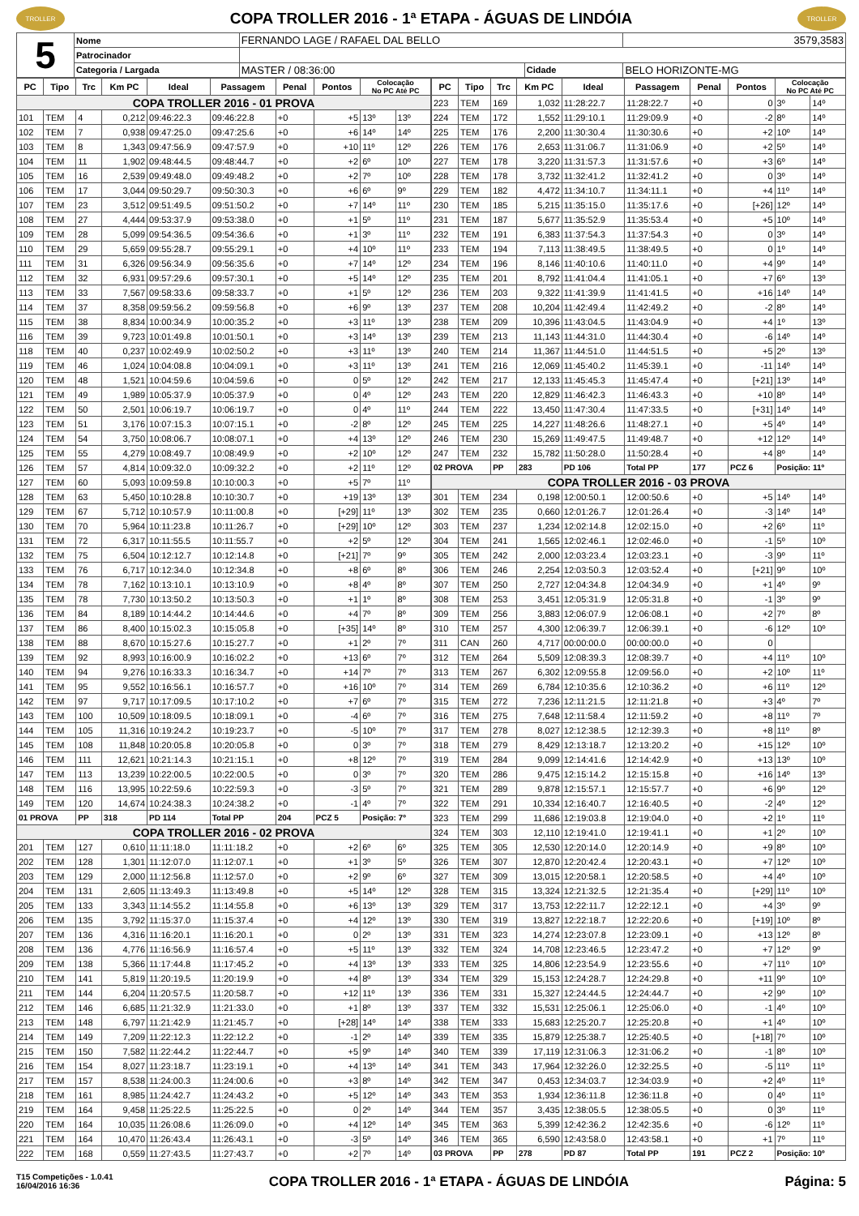TROLLER
COPA TROLLER 2016 - 1ª ETAPA - ÁGUAS DE LINDÓIA
TROLLER
| 5 | Nome | FERNANDO LAGE / RAFAEL DAL BELLO | | | 3579,3583 |
| | Patrocinador | | | | |
| | Categoria / Largada | MASTER / 08:36:00 | Cidade | BELO HORIZONTE-MG | |
| PC | Tipo | Trc | Km PC | Ideal | Passagem | Penal | Pontos | Colocação No PC Até PC | |
| --- | --- | --- | --- | --- | --- | --- | --- | --- | --- |
| COPA TROLLER 2016 - 01 PROVA | | | | | | | | | |
| 101 | TEM | 4 | 0,212 | 09:46:22.3 | 09:46:22.8 | +0 | +5 | 13º | 13º |
| 102 | TEM | 7 | 0,938 | 09:47:25.0 | 09:47:25.6 | +0 | +6 | 14º | 14º |
| 103 | TEM | 8 | 1,343 | 09:47:56.9 | 09:47:57.9 | +0 | +10 | 11º | 12º |
| 104 | TEM | 11 | 1,902 | 09:48:44.5 | 09:48:44.7 | +0 | +2 | 6º | 10º |
| 105 | TEM | 16 | 2,539 | 09:49:48.0 | 09:49:48.2 | +0 | +2 | 7º | 10º |
| 106 | TEM | 17 | 3,044 | 09:50:29.7 | 09:50:30.3 | +0 | +6 | 6º | 9º |
| 107 | TEM | 23 | 3,512 | 09:51:49.5 | 09:51:50.2 | +0 | +7 | 14º | 11º |
| 108 | TEM | 27 | 4,444 | 09:53:37.9 | 09:53:38.0 | +0 | +1 | 5º | 11º |
| 109 | TEM | 28 | 5,099 | 09:54:36.5 | 09:54:36.6 | +0 | +1 | 3º | 11º |
| 110 | TEM | 29 | 5,659 | 09:55:28.7 | 09:55:29.1 | +0 | +4 | 10º | 11º |
| 111 | TEM | 31 | 6,326 | 09:56:34.9 | 09:56:35.6 | +0 | +7 | 14º | 12º |
| 112 | TEM | 32 | 6,931 | 09:57:29.6 | 09:57:30.1 | +0 | +5 | 14º | 12º |
| 113 | TEM | 33 | 7,567 | 09:58:33.6 | 09:58:33.7 | +0 | +1 | 5º | 12º |
| 114 | TEM | 37 | 8,358 | 09:59:56.2 | 09:59:56.8 | +0 | +6 | 9º | 13º |
| 115 | TEM | 38 | 8,834 | 10:00:34.9 | 10:00:35.2 | +0 | +3 | 11º | 13º |
| 116 | TEM | 39 | 9,723 | 10:01:49.8 | 10:01:50.1 | +0 | +3 | 14º | 13º |
| 118 | TEM | 40 | 0,237 | 10:02:49.9 | 10:02:50.2 | +0 | +3 | 11º | 13º |
| 119 | TEM | 46 | 1,024 | 10:04:08.8 | 10:04:09.1 | +0 | +3 | 11º | 13º |
| 120 | TEM | 48 | 1,521 | 10:04:59.6 | 10:04:59.6 | +0 | 0 | 5º | 12º |
| 121 | TEM | 49 | 1,989 | 10:05:37.9 | 10:05:37.9 | +0 | 0 | 4º | 12º |
| 122 | TEM | 50 | 2,501 | 10:06:19.7 | 10:06:19.7 | +0 | 0 | 4º | 11º |
| 123 | TEM | 51 | 3,176 | 10:07:15.3 | 10:07:15.1 | +0 | -2 | 8º | 12º |
| 124 | TEM | 54 | 3,750 | 10:08:06.7 | 10:08:07.1 | +0 | +4 | 13º | 12º |
| 125 | TEM | 55 | 4,279 | 10:08:49.7 | 10:08:49.9 | +0 | +2 | 10º | 12º |
| 126 | TEM | 57 | 4,814 | 10:09:32.0 | 10:09:32.2 | +0 | +2 | 11º | 12º |
| 127 | TEM | 60 | 5,093 | 10:09:59.8 | 10:10:00.3 | +0 | +5 | 7º | 11º |
| 128 | TEM | 63 | 5,450 | 10:10:28.8 | 10:10:30.7 | +0 | +19 | 13º | 13º |
| 129 | TEM | 67 | 5,712 | 10:10:57.9 | 10:11:00.8 | +0 | [+29] | 11º | 13º |
| 130 | TEM | 70 | 5,964 | 10:11:23.8 | 10:11:26.7 | +0 | [+29] | 10º | 12º |
| 131 | TEM | 72 | 6,317 | 10:11:55.5 | 10:11:55.7 | +0 | +2 | 5º | 12º |
| 132 | TEM | 75 | 6,504 | 10:12:12.7 | 10:12:14.8 | +0 | [+21] | 7º | 9º |
| 133 | TEM | 76 | 6,717 | 10:12:34.0 | 10:12:34.8 | +0 | +8 | 6º | 8º |
| 134 | TEM | 78 | 7,162 | 10:13:10.1 | 10:13:10.9 | +0 | +8 | 4º | 8º |
| 135 | TEM | 78 | 7,730 | 10:13:50.2 | 10:13:50.3 | +0 | +1 | 1º | 8º |
| 136 | TEM | 84 | 8,189 | 10:14:44.2 | 10:14:44.6 | +0 | +4 | 7º | 8º |
| 137 | TEM | 86 | 8,400 | 10:15:02.3 | 10:15:05.8 | +0 | [+35] | 14º | 8º |
| 138 | TEM | 88 | 8,670 | 10:15:27.6 | 10:15:27.7 | +0 | +1 | 2º | 7º |
| 139 | TEM | 92 | 8,993 | 10:16:00.9 | 10:16:02.2 | +0 | +13 | 6º | 7º |
| 140 | TEM | 94 | 9,276 | 10:16:33.3 | 10:16:34.7 | +0 | +14 | 7º | 7º |
| 141 | TEM | 95 | 9,552 | 10:16:56.1 | 10:16:57.7 | +0 | +16 | 10º | 7º |
| 142 | TEM | 97 | 9,717 | 10:17:09.5 | 10:17:10.2 | +0 | +7 | 6º | 7º |
| 143 | TEM | 100 | 10,509 | 10:18:09.5 | 10:18:09.1 | +0 | -4 | 6º | 7º |
| 144 | TEM | 105 | 11,316 | 10:19:24.2 | 10:19:23.7 | +0 | -5 | 10º | 7º |
| 145 | TEM | 108 | 11,848 | 10:20:05.8 | 10:20:05.8 | +0 | 0 | 3º | 7º |
| 146 | TEM | 111 | 12,621 | 10:21:14.3 | 10:21:15.1 | +0 | +8 | 12º | 7º |
| 147 | TEM | 113 | 13,239 | 10:22:00.5 | 10:22:00.5 | +0 | 0 | 3º | 7º |
| 148 | TEM | 116 | 13,995 | 10:22:59.6 | 10:22:59.3 | +0 | -3 | 5º | 7º |
| 149 | TEM | 120 | 14,674 | 10:24:38.3 | 10:24:38.2 | +0 | -1 | 4º | 7º |
| 01 PROVA | | PP | 318 | PD 114 | Total PP | 204 | PCZ 5 | Posição: 7º | |
| COPA TROLLER 2016 - 02 PROVA | | | | | | | | | |
| 201 | TEM | 127 | 0,610 | 11:11:18.0 | 11:11:18.2 | +0 | +2 | 6º | 6º |
| 202 | TEM | 128 | 1,301 | 11:12:07.0 | 11:12:07.1 | +0 | +1 | 3º | 5º |
| 203 | TEM | 129 | 2,000 | 11:12:56.8 | 11:12:57.0 | +0 | +2 | 9º | 6º |
| 204 | TEM | 131 | 2,605 | 11:13:49.3 | 11:13:49.8 | +0 | +5 | 14º | 12º |
| 205 | TEM | 133 | 3,343 | 11:14:55.2 | 11:14:55.8 | +0 | +6 | 13º | 13º |
| 206 | TEM | 135 | 3,792 | 11:15:37.0 | 11:15:37.4 | +0 | +4 | 12º | 13º |
| 207 | TEM | 136 | 4,316 | 11:16:20.1 | 11:16:20.1 | +0 | 0 | 2º | 13º |
| 208 | TEM | 136 | 4,776 | 11:16:56.9 | 11:16:57.4 | +0 | +5 | 11º | 13º |
| 209 | TEM | 138 | 5,366 | 11:17:44.8 | 11:17:45.2 | +0 | +4 | 13º | 13º |
| 210 | TEM | 141 | 5,819 | 11:20:19.5 | 11:20:19.9 | +0 | +4 | 8º | 13º |
| 211 | TEM | 144 | 6,204 | 11:20:57.5 | 11:20:58.7 | +0 | +12 | 11º | 13º |
| 212 | TEM | 146 | 6,685 | 11:21:32.9 | 11:21:33.0 | +0 | +1 | 8º | 13º |
| 213 | TEM | 148 | 6,797 | 11:21:42.9 | 11:21:45.7 | +0 | [+28] | 14º | 14º |
| 214 | TEM | 149 | 7,209 | 11:22:12.3 | 11:22:12.2 | +0 | -1 | 2º | 14º |
| 215 | TEM | 150 | 7,582 | 11:22:44.2 | 11:22:44.7 | +0 | +5 | 9º | 14º |
| 216 | TEM | 154 | 8,027 | 11:23:18.7 | 11:23:19.1 | +0 | +4 | 13º | 14º |
| 217 | TEM | 157 | 8,538 | 11:24:00.3 | 11:24:00.6 | +0 | +3 | 8º | 14º |
| 218 | TEM | 161 | 8,985 | 11:24:42.7 | 11:24:43.2 | +0 | +5 | 12º | 14º |
| 219 | TEM | 164 | 9,458 | 11:25:22.5 | 11:25:22.5 | +0 | 0 | 2º | 14º |
| 220 | TEM | 164 | 10,035 | 11:26:08.6 | 11:26:09.0 | +0 | +4 | 12º | 14º |
| 221 | TEM | 164 | 10,470 | 11:26:43.4 | 11:26:43.1 | +0 | -3 | 5º | 14º |
| 222 | TEM | 168 | 0,559 | 11:27:43.5 | 11:27:43.7 | +0 | +2 | 7º | 14º |
| PC | Tipo | Trc | Km PC | Ideal | Passagem | Penal | Pontos | Colocação No PC Até PC | |
| --- | --- | --- | --- | --- | --- | --- | --- | --- | --- |
| 223 | TEM | 169 | 1,032 | 11:28:22.7 | 11:28:22.7 | +0 | 0 | 3º | 14º |
| 224 | TEM | 172 | 1,552 | 11:29:10.1 | 11:29:09.9 | +0 | -2 | 8º | 14º |
| 225 | TEM | 176 | 2,200 | 11:30:30.4 | 11:30:30.6 | +0 | +2 | 10º | 14º |
| 226 | TEM | 176 | 2,653 | 11:31:06.7 | 11:31:06.9 | +0 | +2 | 5º | 14º |
| 227 | TEM | 178 | 3,220 | 11:31:57.3 | 11:31:57.6 | +0 | +3 | 6º | 14º |
| 228 | TEM | 178 | 3,732 | 11:32:41.2 | 11:32:41.2 | +0 | 0 | 3º | 14º |
| 229 | TEM | 182 | 4,472 | 11:34:10.7 | 11:34:11.1 | +0 | +4 | 11º | 14º |
| 230 | TEM | 185 | 5,215 | 11:35:15.0 | 11:35:17.6 | +0 | [+26] | 12º | 14º |
| 231 | TEM | 187 | 5,677 | 11:35:52.9 | 11:35:53.4 | +0 | +5 | 10º | 14º |
| 232 | TEM | 191 | 6,383 | 11:37:54.3 | 11:37:54.3 | +0 | 0 | 3º | 14º |
| 233 | TEM | 194 | 7,113 | 11:38:49.5 | 11:38:49.5 | +0 | 0 | 1º | 14º |
| 234 | TEM | 196 | 8,146 | 11:40:10.6 | 11:40:11.0 | +0 | +4 | 9º | 14º |
| 235 | TEM | 201 | 8,792 | 11:41:04.4 | 11:41:05.1 | +0 | +7 | 6º | 13º |
| 236 | TEM | 203 | 9,322 | 11:41:39.9 | 11:41:41.5 | +0 | +16 | 14º | 14º |
| 237 | TEM | 208 | 10,204 | 11:42:49.4 | 11:42:49.2 | +0 | -2 | 8º | 14º |
| 238 | TEM | 209 | 10,396 | 11:43:04.5 | 11:43:04.9 | +0 | +4 | 1º | 13º |
| 239 | TEM | 213 | 11,143 | 11:44:31.0 | 11:44:30.4 | +0 | -6 | 14º | 14º |
| 240 | TEM | 214 | 11,367 | 11:44:51.0 | 11:44:51.5 | +0 | +5 | 2º | 13º |
| 241 | TEM | 216 | 12,069 | 11:45:40.2 | 11:45:39.1 | +0 | -11 | 14º | 14º |
| 242 | TEM | 217 | 12,133 | 11:45:45.3 | 11:45:47.4 | +0 | [+21] | 13º | 14º |
| 243 | TEM | 220 | 12,829 | 11:46:42.3 | 11:46:43.3 | +0 | +10 | 8º | 14º |
| 244 | TEM | 222 | 13,450 | 11:47:30.4 | 11:47:33.5 | +0 | [+31] | 14º | 14º |
| 245 | TEM | 225 | 14,227 | 11:48:26.6 | 11:48:27.1 | +0 | +5 | 4º | 14º |
| 246 | TEM | 230 | 15,269 | 11:49:47.5 | 11:49:48.7 | +0 | +12 | 12º | 14º |
| 247 | TEM | 232 | 15,782 | 11:50:28.0 | 11:50:28.4 | +0 | +4 | 8º | 14º |
| 02 PROVA | | PP | 283 | PD 106 | Total PP | 177 | PCZ 6 | Posição: 11º | |
| COPA TROLLER 2016 - 03 PROVA | | | | | | | | | |
| 301 | TEM | 234 | 0,198 | 12:00:50.1 | 12:00:50.6 | +0 | +5 | 14º | 14º |
| 302 | TEM | 235 | 0,660 | 12:01:26.7 | 12:01:26.4 | +0 | -3 | 14º | 14º |
| 303 | TEM | 237 | 1,234 | 12:02:14.8 | 12:02:15.0 | +0 | +2 | 6º | 11º |
| 304 | TEM | 241 | 1,565 | 12:02:46.1 | 12:02:46.0 | +0 | -1 | 5º | 10º |
| 305 | TEM | 242 | 2,000 | 12:03:23.4 | 12:03:23.1 | +0 | -3 | 9º | 11º |
| 306 | TEM | 246 | 2,254 | 12:03:50.3 | 12:03:52.4 | +0 | [+21] | 9º | 10º |
| 307 | TEM | 250 | 2,727 | 12:04:34.8 | 12:04:34.9 | +0 | +1 | 4º | 9º |
| 308 | TEM | 253 | 3,451 | 12:05:31.9 | 12:05:31.8 | +0 | -1 | 3º | 9º |
| 309 | TEM | 256 | 3,883 | 12:06:07.9 | 12:06:08.1 | +0 | +2 | 7º | 8º |
| 310 | TEM | 257 | 4,300 | 12:06:39.7 | 12:06:39.1 | +0 | -6 | 12º | 10º |
| 311 | CAN | 260 | 4,717 | 00:00:00.0 | 00:00:00.0 | +0 | 0 | | |
| 312 | TEM | 264 | 5,509 | 12:08:39.3 | 12:08:39.7 | +0 | +4 | 11º | 10º |
| 313 | TEM | 267 | 6,302 | 12:09:55.8 | 12:09:56.0 | +0 | +2 | 10º | 11º |
| 314 | TEM | 269 | 6,784 | 12:10:35.6 | 12:10:36.2 | +0 | +6 | 11º | 12º |
| 315 | TEM | 272 | 7,236 | 12:11:21.5 | 12:11:21.8 | +0 | +3 | 4º | 7º |
| 316 | TEM | 275 | 7,648 | 12:11:58.4 | 12:11:59.2 | +0 | +8 | 11º | 7º |
| 317 | TEM | 278 | 8,027 | 12:12:38.5 | 12:12:39.3 | +0 | +8 | 11º | 8º |
| 318 | TEM | 279 | 8,429 | 12:13:18.7 | 12:13:20.2 | +0 | +15 | 12º | 10º |
| 319 | TEM | 284 | 9,099 | 12:14:41.6 | 12:14:42.9 | +0 | +13 | 13º | 10º |
| 320 | TEM | 286 | 9,475 | 12:15:14.2 | 12:15:15.8 | +0 | +16 | 14º | 13º |
| 321 | TEM | 289 | 9,878 | 12:15:57.1 | 12:15:57.7 | +0 | +6 | 9º | 12º |
| 322 | TEM | 291 | 10,334 | 12:16:40.7 | 12:16:40.5 | +0 | -2 | 4º | 12º |
| 323 | TEM | 299 | 11,686 | 12:19:03.8 | 12:19:04.0 | +0 | +2 | 1º | 11º |
| 324 | TEM | 303 | 12,110 | 12:19:41.0 | 12:19:41.1 | +0 | +1 | 2º | 10º |
| 325 | TEM | 305 | 12,530 | 12:20:14.0 | 12:20:14.9 | +0 | +9 | 8º | 10º |
| 326 | TEM | 307 | 12,870 | 12:20:42.4 | 12:20:43.1 | +0 | +7 | 12º | 10º |
| 327 | TEM | 309 | 13,015 | 12:20:58.1 | 12:20:58.5 | +0 | +4 | 4º | 10º |
| 328 | TEM | 315 | 13,324 | 12:21:32.5 | 12:21:35.4 | +0 | [+29] | 11º | 10º |
| 329 | TEM | 317 | 13,753 | 12:22:11.7 | 12:22:12.1 | +0 | +4 | 3º | 9º |
| 330 | TEM | 319 | 13,827 | 12:22:18.7 | 12:22:20.6 | +0 | [+19] | 10º | 8º |
| 331 | TEM | 323 | 14,274 | 12:23:07.8 | 12:23:09.1 | +0 | +13 | 12º | 8º |
| 332 | TEM | 324 | 14,708 | 12:23:46.5 | 12:23:47.2 | +0 | +7 | 12º | 9º |
| 333 | TEM | 325 | 14,806 | 12:23:54.9 | 12:23:55.6 | +0 | +7 | 11º | 10º |
| 334 | TEM | 329 | 15,153 | 12:24:28.7 | 12:24:29.8 | +0 | +11 | 9º | 10º |
| 336 | TEM | 331 | 15,327 | 12:24:44.5 | 12:24:44.7 | +0 | +2 | 9º | 10º |
| 337 | TEM | 332 | 15,531 | 12:25:06.1 | 12:25:06.0 | +0 | -1 | 4º | 10º |
| 338 | TEM | 333 | 15,683 | 12:25:20.7 | 12:25:20.8 | +0 | +1 | 4º | 10º |
| 339 | TEM | 335 | 15,879 | 12:25:38.7 | 12:25:40.5 | +0 | [+18] | 7º | 10º |
| 340 | TEM | 339 | 17,119 | 12:31:06.3 | 12:31:06.2 | +0 | -1 | 8º | 10º |
| 341 | TEM | 343 | 17,964 | 12:32:26.0 | 12:32:25.5 | +0 | -5 | 11º | 11º |
| 342 | TEM | 347 | 0,453 | 12:34:03.7 | 12:34:03.9 | +0 | +2 | 4º | 11º |
| 343 | TEM | 353 | 1,934 | 12:36:11.8 | 12:36:11.8 | +0 | 0 | 4º | 11º |
| 344 | TEM | 357 | 3,435 | 12:38:05.5 | 12:38:05.5 | +0 | 0 | 3º | 11º |
| 345 | TEM | 363 | 5,399 | 12:42:36.2 | 12:42:35.6 | +0 | -6 | 12º | 11º |
| 346 | TEM | 365 | 6,590 | 12:43:58.0 | 12:43:58.1 | +0 | +1 | 7º | 11º |
| 03 PROVA | | PP | 278 | PD 87 | Total PP | 191 | PCZ 2 | Posição: 10º | |
T15 Competições - 1.0.41
16/04/2016 16:36
COPA TROLLER 2016 - 1ª ETAPA - ÁGUAS DE LINDÓIA
Página: 5